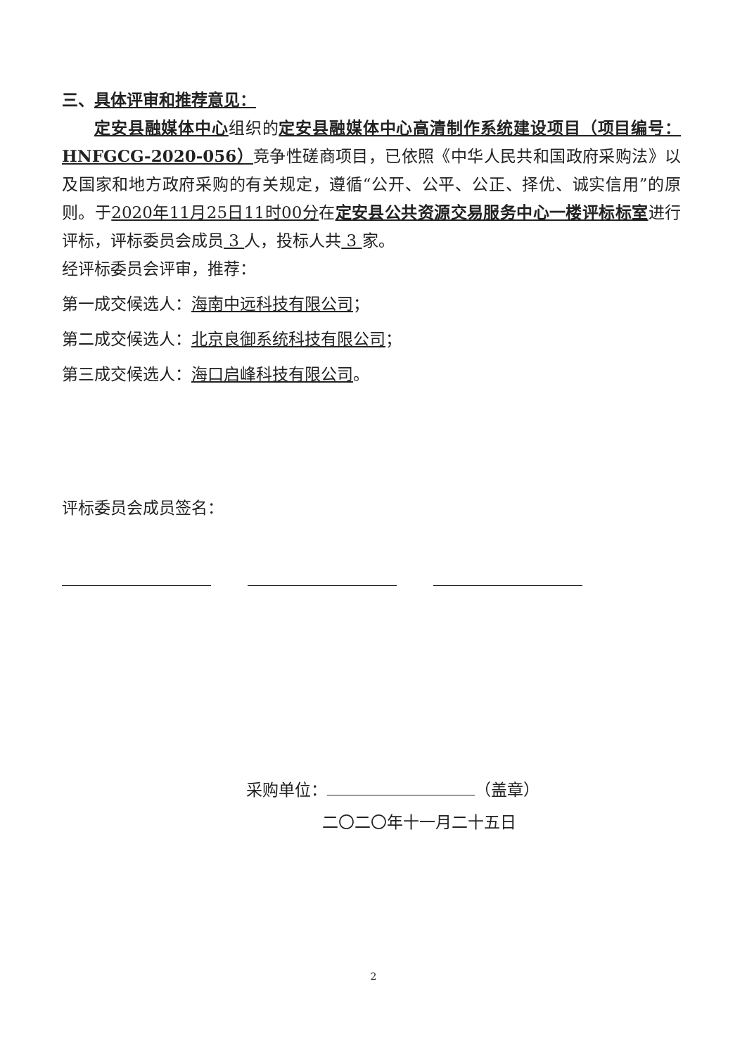三、具体评审和推荐意见：
定安县融媒体中心组织的定安县融媒体中心高清制作系统建设项目（项目编号：HNFGCG-2020-056）竞争性磋商项目，已依照《中华人民共和国政府采购法》以及国家和地方政府采购的有关规定，遵循“公开、公平、公正、择优、诚实信用”的原则。于2020年11月25日11时00分在定安县公共资源交易服务中心一楼评标标室进行评标，评标委员会成员 3 人，投标人共 3 家。
经评标委员会评审，推荐：
第一成交候选人：海南中远科技有限公司；
第二成交候选人：北京良御系统科技有限公司；
第三成交候选人：海口启峰科技有限公司。
评标委员会成员签名：
采购单位： （盖章）
二〇二〇年十一月二十五日
2